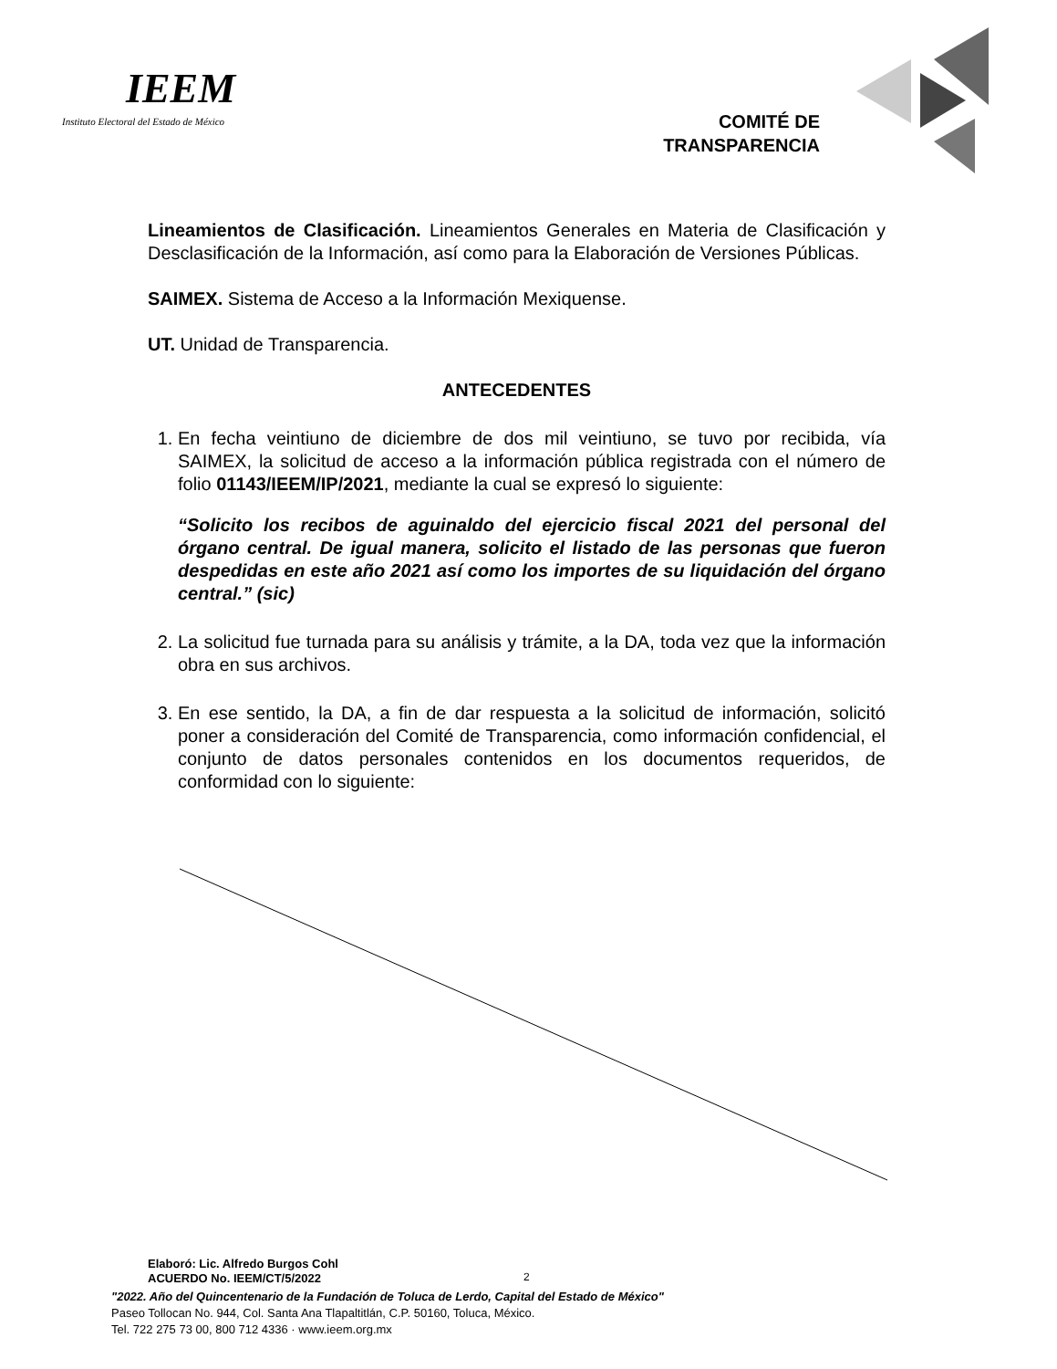IEEM
Instituto Electoral del Estado de México
COMITÉ DE
TRANSPARENCIA
Lineamientos de Clasificación. Lineamientos Generales en Materia de Clasificación y Desclasificación de la Información, así como para la Elaboración de Versiones Públicas.
SAIMEX. Sistema de Acceso a la Información Mexiquense.
UT. Unidad de Transparencia.
ANTECEDENTES
1. En fecha veintiuno de diciembre de dos mil veintiuno, se tuvo por recibida, vía SAIMEX, la solicitud de acceso a la información pública registrada con el número de folio 01143/IEEM/IP/2021, mediante la cual se expresó lo siguiente:
“Solicito los recibos de aguinaldo del ejercicio fiscal 2021 del personal del órgano central. De igual manera, solicito el listado de las personas que fueron despedidas en este año 2021 así como los importes de su liquidación del órgano central.” (sic)
2. La solicitud fue turnada para su análisis y trámite, a la DA, toda vez que la información obra en sus archivos.
3. En ese sentido, la DA, a fin de dar respuesta a la solicitud de información, solicitó poner a consideración del Comité de Transparencia, como información confidencial, el conjunto de datos personales contenidos en los documentos requeridos, de conformidad con lo siguiente:
Elaboró: Lic. Alfredo Burgos Cohl
ACUERDO No. IEEM/CT/5/2022
2
"2022. Año del Quincentenario de la Fundación de Toluca de Lerdo, Capital del Estado de México"
Paseo Tollocan No. 944, Col. Santa Ana Tlapaltitlán, C.P. 50160, Toluca, México.
Tel. 722 275 73 00, 800 712 4336 · www.ieem.org.mx